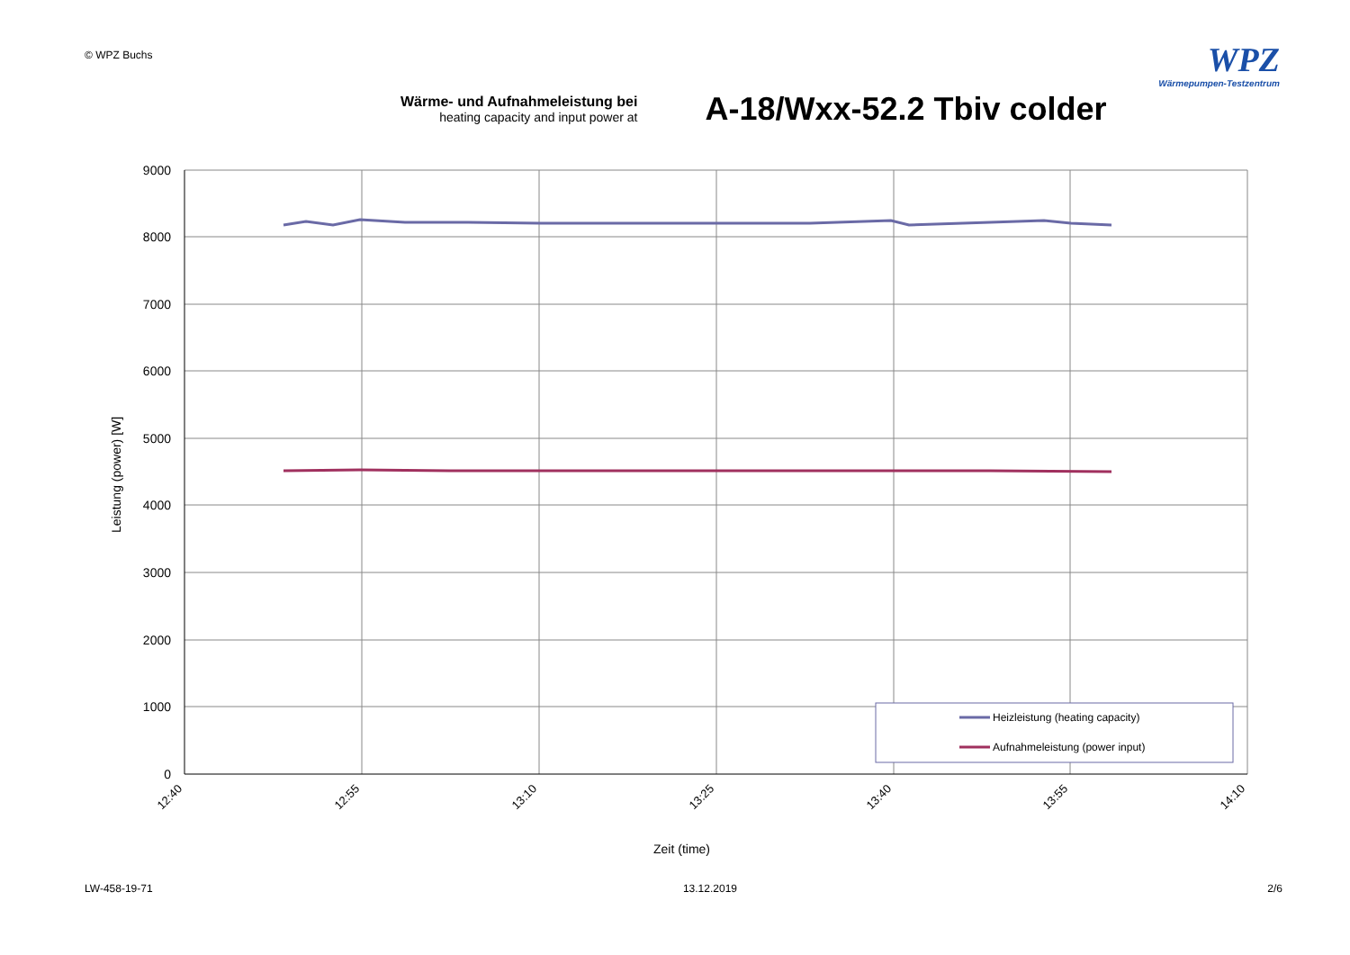© WPZ Buchs
WPZ
Wärmepumpen-Testzentrum
Wärme- und Aufnahmeleistung bei
heating capacity and input power at
A-18/Wxx-52.2 Tbiv colder
9000
8000
7000
6000
5000
4000
3000
2000
1000
0
12:40
12:55
13:10
13:25
13:40
13:55
14:10
Leistung (power) [W]
Zeit (time)
Heizleistung (heating capacity)
Aufnahmeleistung (power input)
LW-458-19-71 13.12.2019 2/6